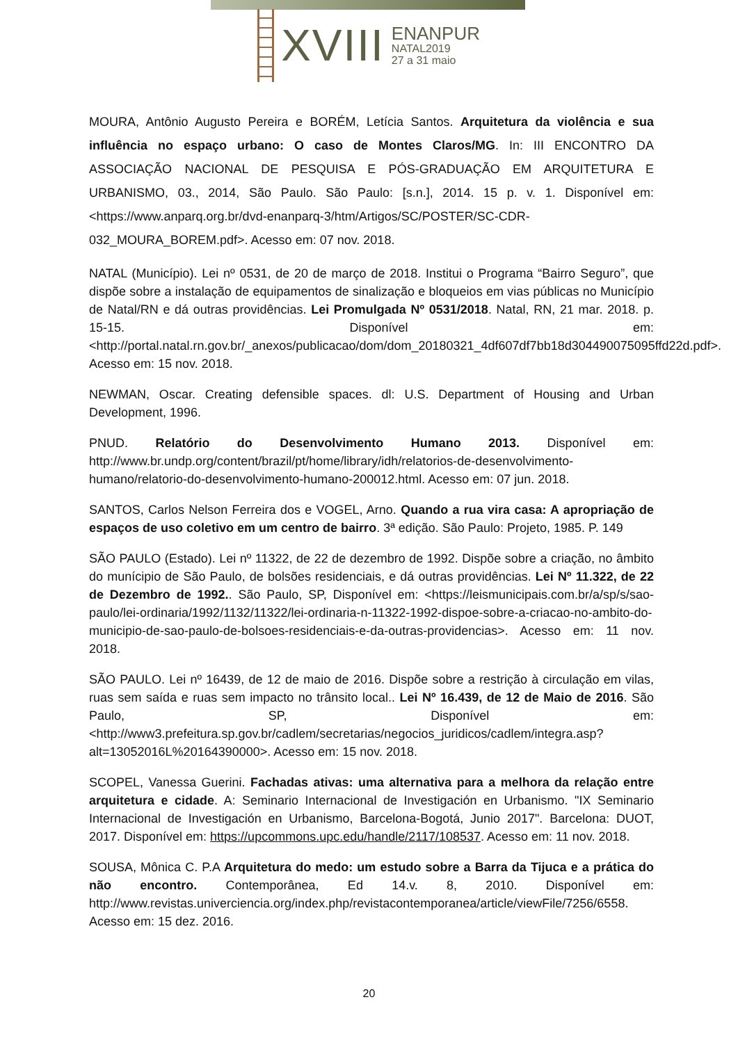XVIII
ENANPUR
NATAL2019
27 a 31 maio
MOURA, Antônio Augusto Pereira e BORÉM, Letícia Santos. Arquitetura da violência e sua influência no espaço urbano: O caso de Montes Claros/MG. In: III ENCONTRO DA ASSOCIAÇÃO NACIONAL DE PESQUISA E PÓS-GRADUAÇÃO EM ARQUITETURA E URBANISMO, 03., 2014, São Paulo. São Paulo: [s.n.], 2014. 15 p. v. 1. Disponível em: <https://www.anparq.org.br/dvd-enanparq-3/htm/Artigos/SC/POSTER/SC-CDR-032_MOURA_BOREM.pdf>. Acesso em: 07 nov. 2018.
NATAL (Município). Lei nº 0531, de 20 de março de 2018. Institui o Programa “Bairro Seguro”, que dispõe sobre a instalação de equipamentos de sinalização e bloqueios em vias públicas no Município de Natal/RN e dá outras providências. Lei Promulgada Nº 0531/2018. Natal, RN, 21 mar. 2018. p. 15-15. Disponível em: <http://portal.natal.rn.gov.br/_anexos/publicacao/dom/dom_20180321_4df607df7bb18d304490075095ffd22d.pdf>. Acesso em: 15 nov. 2018.
NEWMAN, Oscar. Creating defensible spaces. dl: U.S. Department of Housing and Urban Development, 1996.
PNUD. Relatório do Desenvolvimento Humano 2013. Disponível em: http://www.br.undp.org/content/brazil/pt/home/library/idh/relatorios-de-desenvolvimento-humano/relatorio-do-desenvolvimento-humano-200012.html. Acesso em: 07 jun. 2018.
SANTOS, Carlos Nelson Ferreira dos e VOGEL, Arno. Quando a rua vira casa: A apropriação de espaços de uso coletivo em um centro de bairro. 3ª edição. São Paulo: Projeto, 1985. P. 149
SÃO PAULO (Estado). Lei nº 11322, de 22 de dezembro de 1992. Dispõe sobre a criação, no âmbito do munícipio de São Paulo, de bolsões residenciais, e dá outras providências. Lei Nº 11.322, de 22 de Dezembro de 1992.. São Paulo, SP, Disponível em: <https://leismunicipais.com.br/a/sp/s/sao-paulo/lei-ordinaria/1992/1132/11322/lei-ordinaria-n-11322-1992-dispoe-sobre-a-criacao-no-ambito-do-municipio-de-sao-paulo-de-bolsoes-residenciais-e-da-outras-providencias>. Acesso em: 11 nov. 2018.
SÃO PAULO. Lei nº 16439, de 12 de maio de 2016. Dispõe sobre a restrição à circulação em vilas, ruas sem saída e ruas sem impacto no trânsito local.. Lei Nº 16.439, de 12 de Maio de 2016. São Paulo, SP, Disponível em: <http://www3.prefeitura.sp.gov.br/cadlem/secretarias/negocios_juridicos/cadlem/integra.asp?alt=13052016L%20164390000>. Acesso em: 15 nov. 2018.
SCOPEL, Vanessa Guerini. Fachadas ativas: uma alternativa para a melhora da relação entre arquitetura e cidade. A: Seminario Internacional de Investigación en Urbanismo. "IX Seminario Internacional de Investigación en Urbanismo, Barcelona-Bogotá, Junio 2017". Barcelona: DUOT, 2017. Disponível em: https://upcommons.upc.edu/handle/2117/108537. Acesso em: 11 nov. 2018.
SOUSA, Mônica C. P.A Arquitetura do medo: um estudo sobre a Barra da Tijuca e a prática do não encontro. Contemporânea, Ed 14.v. 8, 2010. Disponível em: http://www.revistas.univerciencia.org/index.php/revistacontemporanea/article/viewFile/7256/6558. Acesso em: 15 dez. 2016.
20